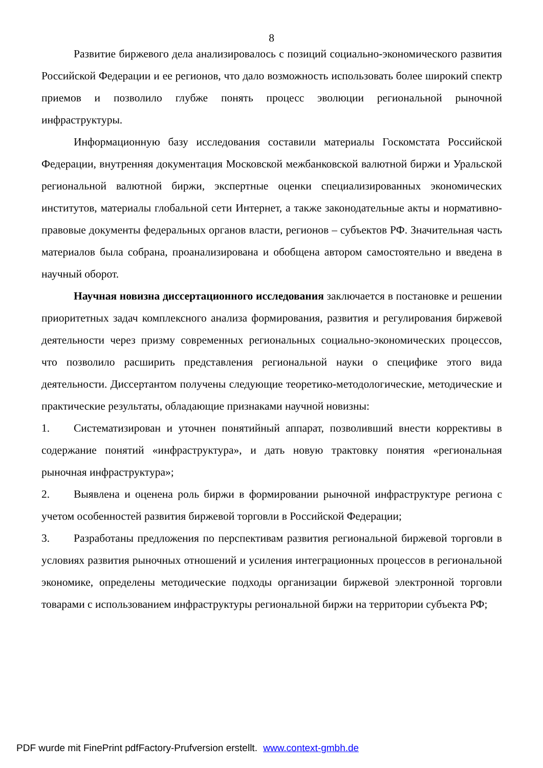8
Развитие биржевого дела анализировалось с позиций социально-экономического развития Российской Федерации и ее регионов, что дало возможность использовать более широкий спектр приемов и позволило глубже понять процесс эволюции региональной рыночной инфраструктуры.
Информационную базу исследования составили материалы Госкомстата Российской Федерации, внутренняя документация Московской межбанковской валютной биржи и Уральской региональной валютной биржи, экспертные оценки специализированных экономических институтов, материалы глобальной сети Интернет, а также законодательные акты и нормативно-правовые документы федеральных органов власти, регионов – субъектов РФ. Значительная часть материалов была собрана, проанализирована и обобщена автором самостоятельно и введена в научный оборот.
Научная новизна диссертационного исследования заключается в постановке и решении приоритетных задач комплексного анализа формирования, развития и регулирования биржевой деятельности через призму современных региональных социально-экономических процессов, что позволило расширить представления региональной науки о специфике этого вида деятельности. Диссертантом получены следующие теоретико-методологические, методические и практические результаты, обладающие признаками научной новизны:
1. Систематизирован и уточнен понятийный аппарат, позволивший внести коррективы в содержание понятий «инфраструктура», и дать новую трактовку понятия «региональная рыночная инфраструктура»;
2. Выявлена и оценена роль биржи в формировании рыночной инфраструктуре региона с учетом особенностей развития биржевой торговли в Российской Федерации;
3. Разработаны предложения по перспективам развития региональной биржевой торговли в условиях развития рыночных отношений и усиления интеграционных процессов в региональной экономике, определены методические подходы организации биржевой электронной торговли товарами с использованием инфраструктуры региональной биржи на территории субъекта РФ;
PDF wurde mit FinePrint pdfFactory-Prufversion erstellt. www.context-gmbh.de